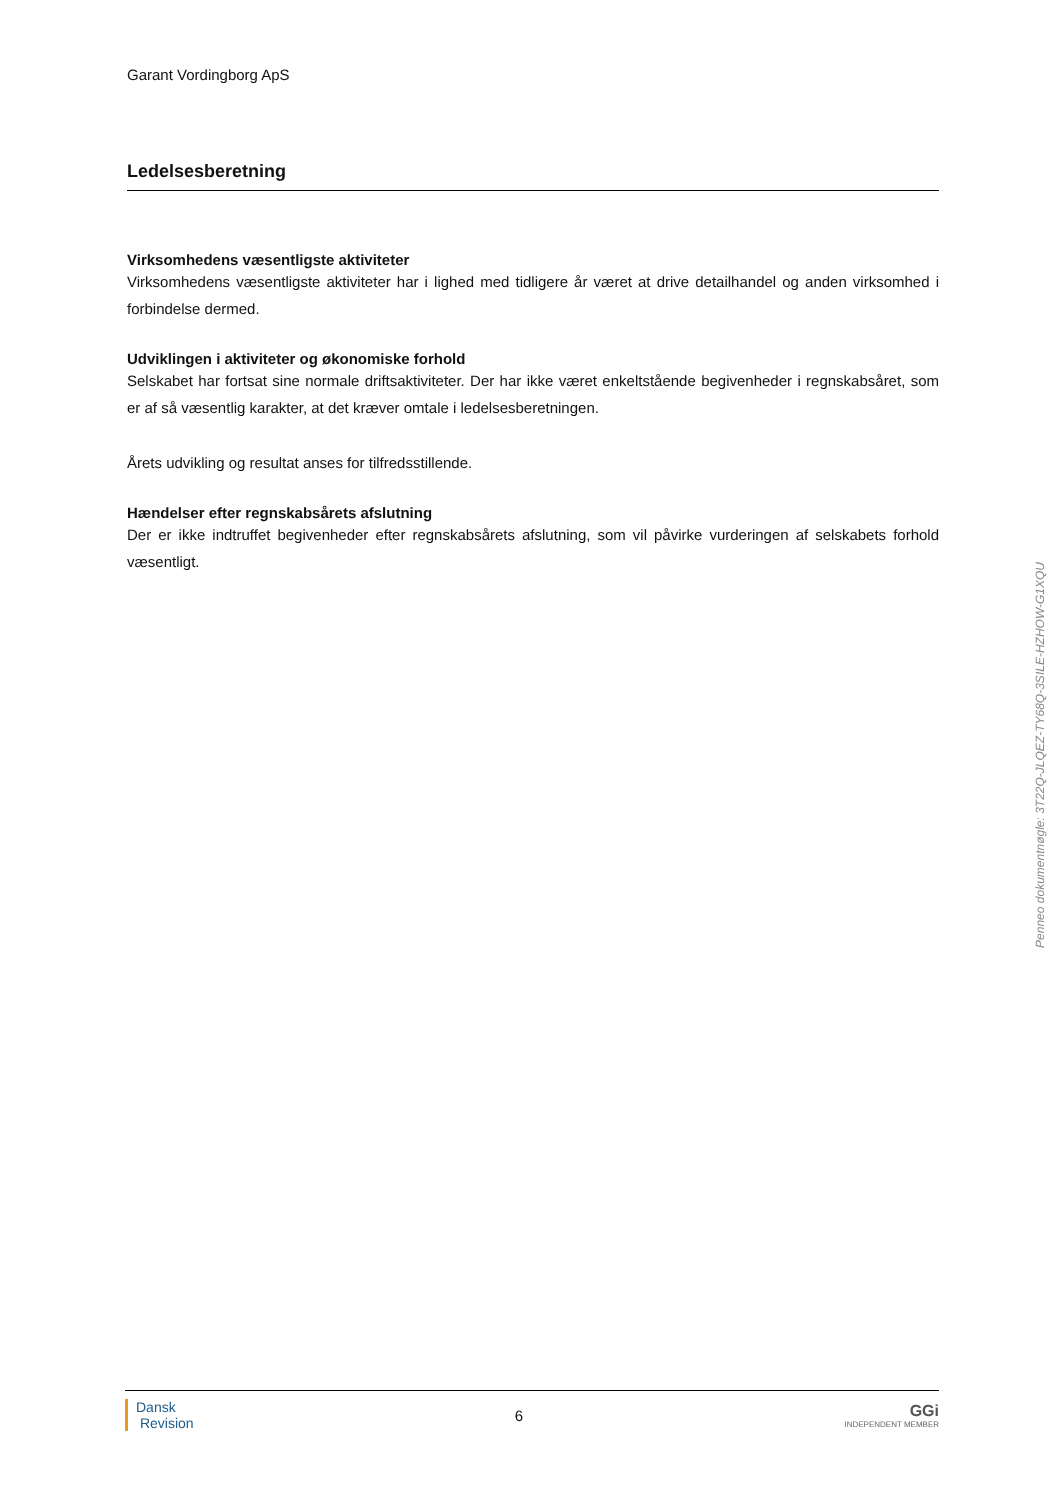Garant Vordingborg ApS
Ledelsesberetning
Virksomhedens væsentligste aktiviteter
Virksomhedens væsentligste aktiviteter har i lighed med tidligere år været at drive detailhandel og anden virksomhed i forbindelse dermed.
Udviklingen i aktiviteter og økonomiske forhold
Selskabet har fortsat sine normale driftsaktiviteter. Der har ikke været enkeltstående begivenheder i regnskabsåret, som er af så væsentlig karakter, at det kræver omtale i ledelsesberetningen.
Årets udvikling og resultat anses for tilfredsstillende.
Hændelser efter regnskabsårets afslutning
Der er ikke indtruffet begivenheder efter regnskabsårets afslutning, som vil påvirke vurderingen af selskabets forhold væsentligt.
Penneo dokumentnøgle: 3T22Q-JLQEZ-TY68Q-3SILE-HZHOW-G1XQU
Dansk
Revision
6
GGi
INDEPENDENT MEMBER